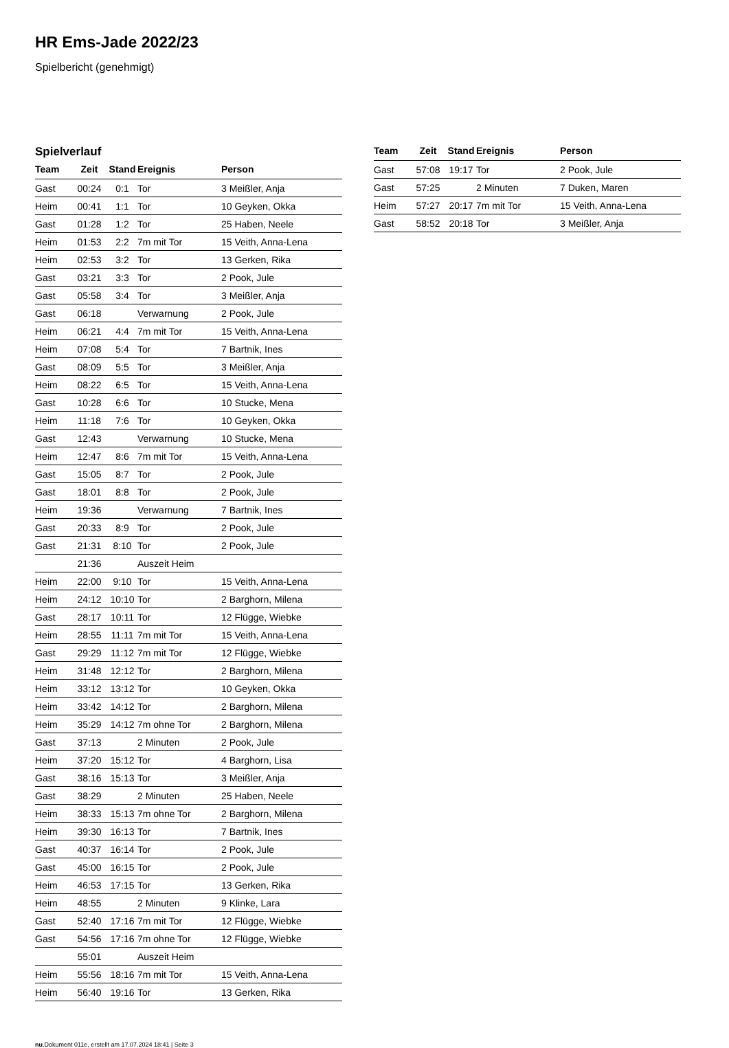HR Ems-Jade 2022/23
Spielbericht (genehmigt)
Spielverlauf
| Team | Zeit | Stand | Ereignis | Person |
| --- | --- | --- | --- | --- |
| Gast | 00:24 | 0:1 | Tor | 3 Meißler, Anja |
| Heim | 00:41 | 1:1 | Tor | 10 Geyken, Okka |
| Gast | 01:28 | 1:2 | Tor | 25 Haben, Neele |
| Heim | 01:53 | 2:2 | 7m mit Tor | 15 Veith, Anna-Lena |
| Heim | 02:53 | 3:2 | Tor | 13 Gerken, Rika |
| Gast | 03:21 | 3:3 | Tor | 2 Pook, Jule |
| Gast | 05:58 | 3:4 | Tor | 3 Meißler, Anja |
| Gast | 06:18 | | Verwarnung | 2 Pook, Jule |
| Heim | 06:21 | 4:4 | 7m mit Tor | 15 Veith, Anna-Lena |
| Heim | 07:08 | 5:4 | Tor | 7 Bartnik, Ines |
| Gast | 08:09 | 5:5 | Tor | 3 Meißler, Anja |
| Heim | 08:22 | 6:5 | Tor | 15 Veith, Anna-Lena |
| Gast | 10:28 | 6:6 | Tor | 10 Stucke, Mena |
| Heim | 11:18 | 7:6 | Tor | 10 Geyken, Okka |
| Gast | 12:43 | | Verwarnung | 10 Stucke, Mena |
| Heim | 12:47 | 8:6 | 7m mit Tor | 15 Veith, Anna-Lena |
| Gast | 15:05 | 8:7 | Tor | 2 Pook, Jule |
| Gast | 18:01 | 8:8 | Tor | 2 Pook, Jule |
| Heim | 19:36 | | Verwarnung | 7 Bartnik, Ines |
| Gast | 20:33 | 8:9 | Tor | 2 Pook, Jule |
| Gast | 21:31 | 8:10 | Tor | 2 Pook, Jule |
| | 21:36 | | Auszeit Heim | |
| Heim | 22:00 | 9:10 | Tor | 15 Veith, Anna-Lena |
| Heim | 24:12 | 10:10 | Tor | 2 Barghorn, Milena |
| Gast | 28:17 | 10:11 | Tor | 12 Flügge, Wiebke |
| Heim | 28:55 | 11:11 | 7m mit Tor | 15 Veith, Anna-Lena |
| Gast | 29:29 | 11:12 | 7m mit Tor | 12 Flügge, Wiebke |
| Heim | 31:48 | 12:12 | Tor | 2 Barghorn, Milena |
| Heim | 33:12 | 13:12 | Tor | 10 Geyken, Okka |
| Heim | 33:42 | 14:12 | Tor | 2 Barghorn, Milena |
| Heim | 35:29 | 14:12 | 7m ohne Tor | 2 Barghorn, Milena |
| Gast | 37:13 | | 2 Minuten | 2 Pook, Jule |
| Heim | 37:20 | 15:12 | Tor | 4 Barghorn, Lisa |
| Gast | 38:16 | 15:13 | Tor | 3 Meißler, Anja |
| Gast | 38:29 | | 2 Minuten | 25 Haben, Neele |
| Heim | 38:33 | 15:13 | 7m ohne Tor | 2 Barghorn, Milena |
| Heim | 39:30 | 16:13 | Tor | 7 Bartnik, Ines |
| Gast | 40:37 | 16:14 | Tor | 2 Pook, Jule |
| Gast | 45:00 | 16:15 | Tor | 2 Pook, Jule |
| Heim | 46:53 | 17:15 | Tor | 13 Gerken, Rika |
| Heim | 48:55 | | 2 Minuten | 9 Klinke, Lara |
| Gast | 52:40 | 17:16 | 7m mit Tor | 12 Flügge, Wiebke |
| Gast | 54:56 | 17:16 | 7m ohne Tor | 12 Flügge, Wiebke |
| | 55:01 | | Auszeit Heim | |
| Heim | 55:56 | 18:16 | 7m mit Tor | 15 Veith, Anna-Lena |
| Heim | 56:40 | 19:16 | Tor | 13 Gerken, Rika |
| Team | Zeit | Stand | Ereignis | Person |
| --- | --- | --- | --- | --- |
| Gast | 57:08 | 19:17 | Tor | 2 Pook, Jule |
| Gast | 57:25 | | 2 Minuten | 7 Duken, Maren |
| Heim | 57:27 | 20:17 | 7m mit Tor | 15 Veith, Anna-Lena |
| Gast | 58:52 | 20:18 | Tor | 3 Meißler, Anja |
nu.Dokument 011e, erstellt am 17.07.2024 18:41 | Seite 3